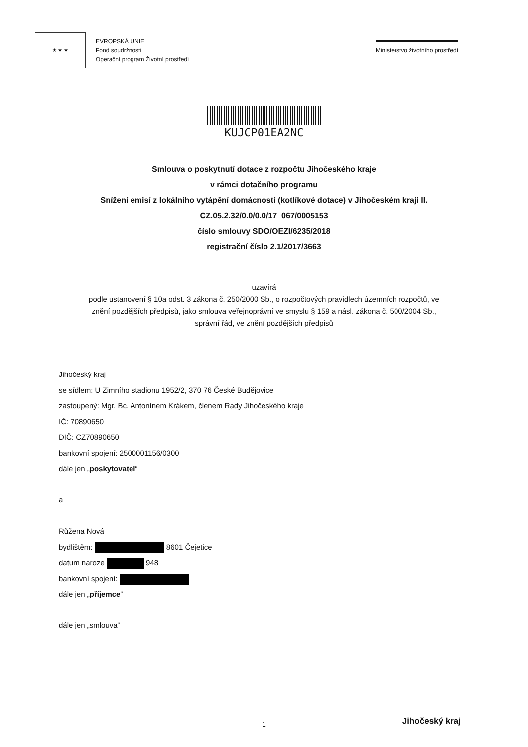★ ★ ★
EVROPSKÁ UNIE
Fond soudržnosti
Operační program Životní prostředí
Ministerstvo životního prostředí
KUJCP01EA2NC
Smlouva o poskytnutí dotace z rozpočtu Jihočeského kraje
v rámci dotačního programu
Snížení emisí z lokálního vytápění domácností (kotlíkové dotace) v Jihočeském kraji II.
CZ.05.2.32/0.0/0.0/17_067/0005153
číslo smlouvy SDO/OEZI/6235/2018
registrační číslo 2.1/2017/3663
uzavírá
podle ustanovení § 10a odst. 3 zákona č. 250/2000 Sb., o rozpočtových pravidlech územních rozpočtů, ve znění pozdějších předpisů, jako smlouva veřejnoprávní ve smyslu § 159 a násl. zákona č. 500/2004 Sb., správní řád, ve znění pozdějších předpisů
Jihočeský kraj
se sídlem: U Zimního stadionu 1952/2, 370 76 České Budějovice
zastoupený: Mgr. Bc. Antonínem Krákem, členem Rady Jihočeského kraje
IČ: 70890650
DIČ: CZ70890650
bankovní spojení: 2500001156/0300
dále jen „poskytovatel“
a
Růžena Nová
bydlištěm: 8601 Čejetice
datum naroze 948
bankovní spojení:
dále jen „příjemce“
dále jen „smlouva“
1 Jihočeský kraj